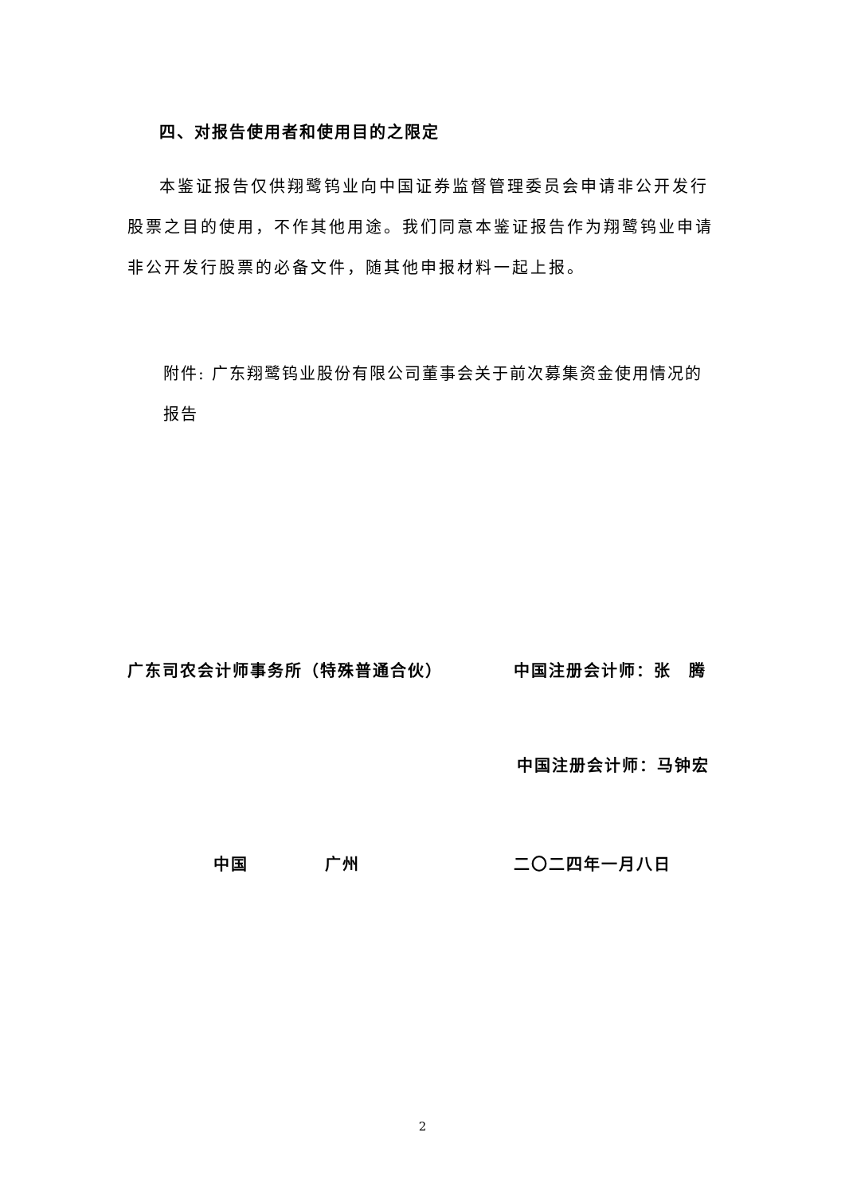四、对报告使用者和使用目的之限定
本鉴证报告仅供翔鹭钨业向中国证券监督管理委员会申请非公开发行股票之目的使用，不作其他用途。我们同意本鉴证报告作为翔鹭钨业申请非公开发行股票的必备文件，随其他申报材料一起上报。
附件: 广东翔鹭钨业股份有限公司董事会关于前次募集资金使用情况的报告
广东司农会计师事务所（特殊普通合伙） 中国注册会计师：张　腾
中国注册会计师：马钟宏
中国 广州 二〇二四年一月八日
2